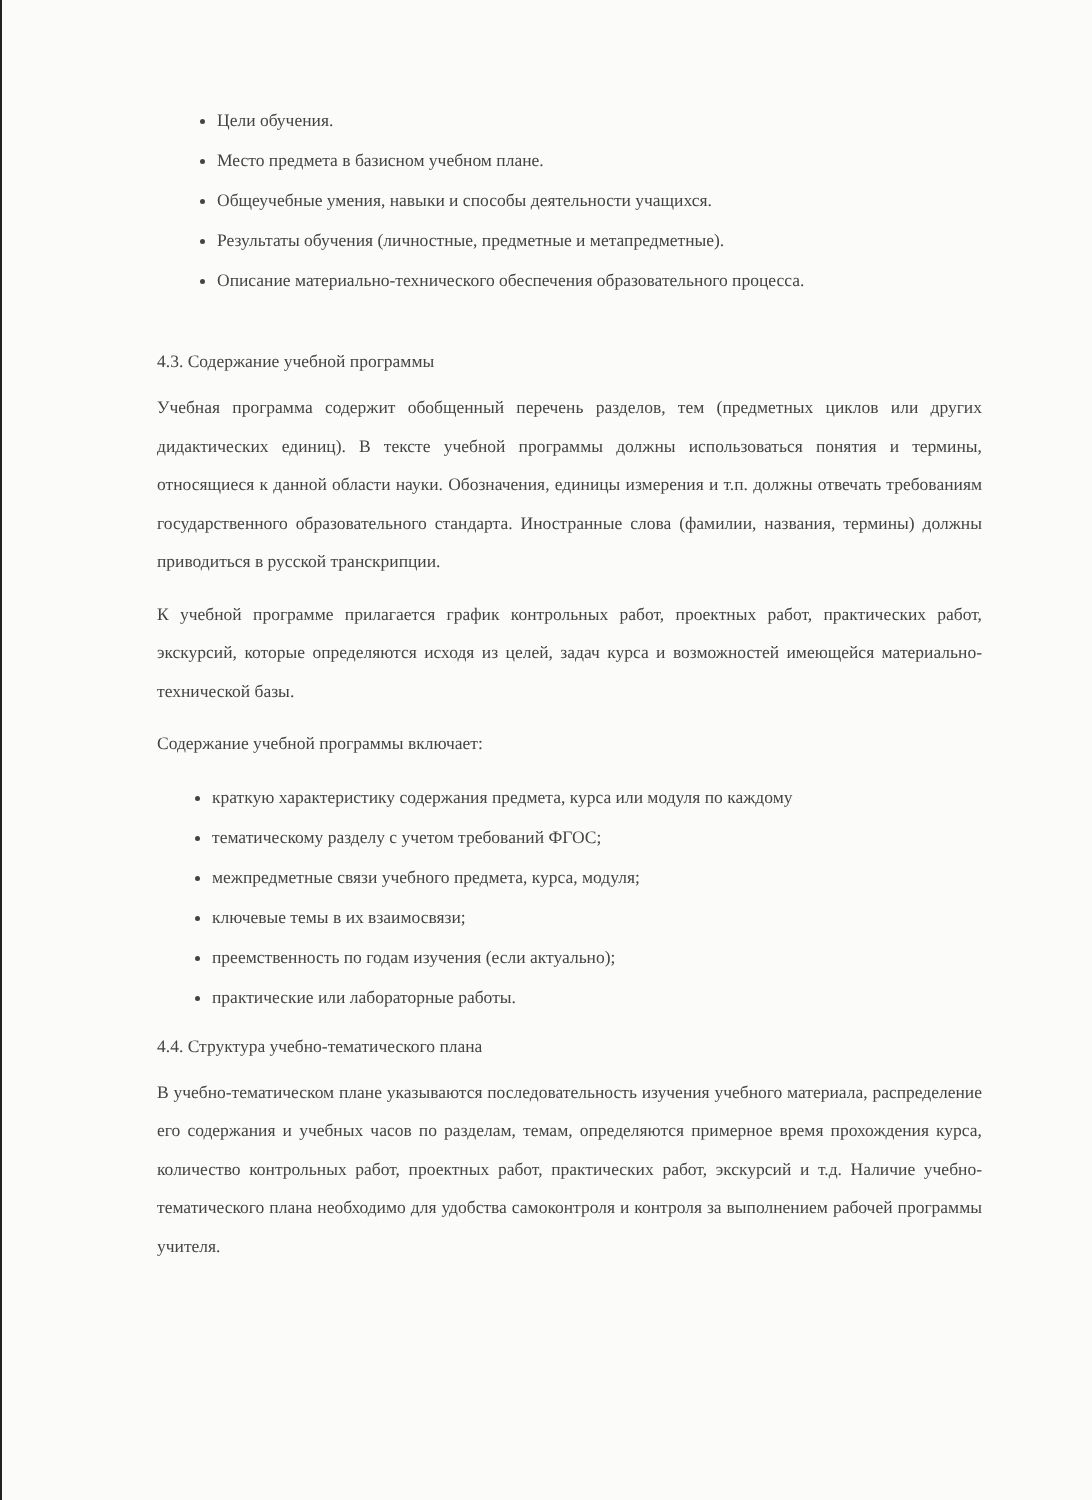Цели обучения.
Место предмета в базисном учебном плане.
Общеучебные умения, навыки и способы деятельности учащихся.
Результаты обучения (личностные, предметные и метапредметные).
Описание материально-технического обеспечения образовательного процесса.
4.3. Содержание учебной программы
Учебная программа содержит обобщенный перечень разделов, тем (предметных циклов или других дидактических единиц). В тексте учебной программы должны использоваться понятия и термины, относящиеся к данной области науки. Обозначения, единицы измерения и т.п. должны отвечать требованиям государственного образовательного стандарта. Иностранные слова (фамилии, названия, термины) должны приводиться в русской транскрипции.
К учебной программе прилагается график контрольных работ, проектных работ, практических работ, экскурсий, которые определяются исходя из целей, задач курса и возможностей имеющейся материально-технической базы.
Содержание учебной программы включает:
краткую характеристику содержания предмета, курса или модуля по каждому
тематическому разделу с учетом требований ФГОС;
межпредметные связи учебного предмета, курса, модуля;
ключевые темы в их взаимосвязи;
преемственность по годам изучения (если актуально);
практические или лабораторные работы.
4.4. Структура учебно-тематического плана
В учебно-тематическом плане указываются последовательность изучения учебного материала, распределение его содержания и учебных часов по разделам, темам, определяются примерное время прохождения курса, количество контрольных работ, проектных работ, практических работ, экскурсий и т.д. Наличие учебно-тематического плана необходимо для удобства самоконтроля и контроля за выполнением рабочей программы учителя.